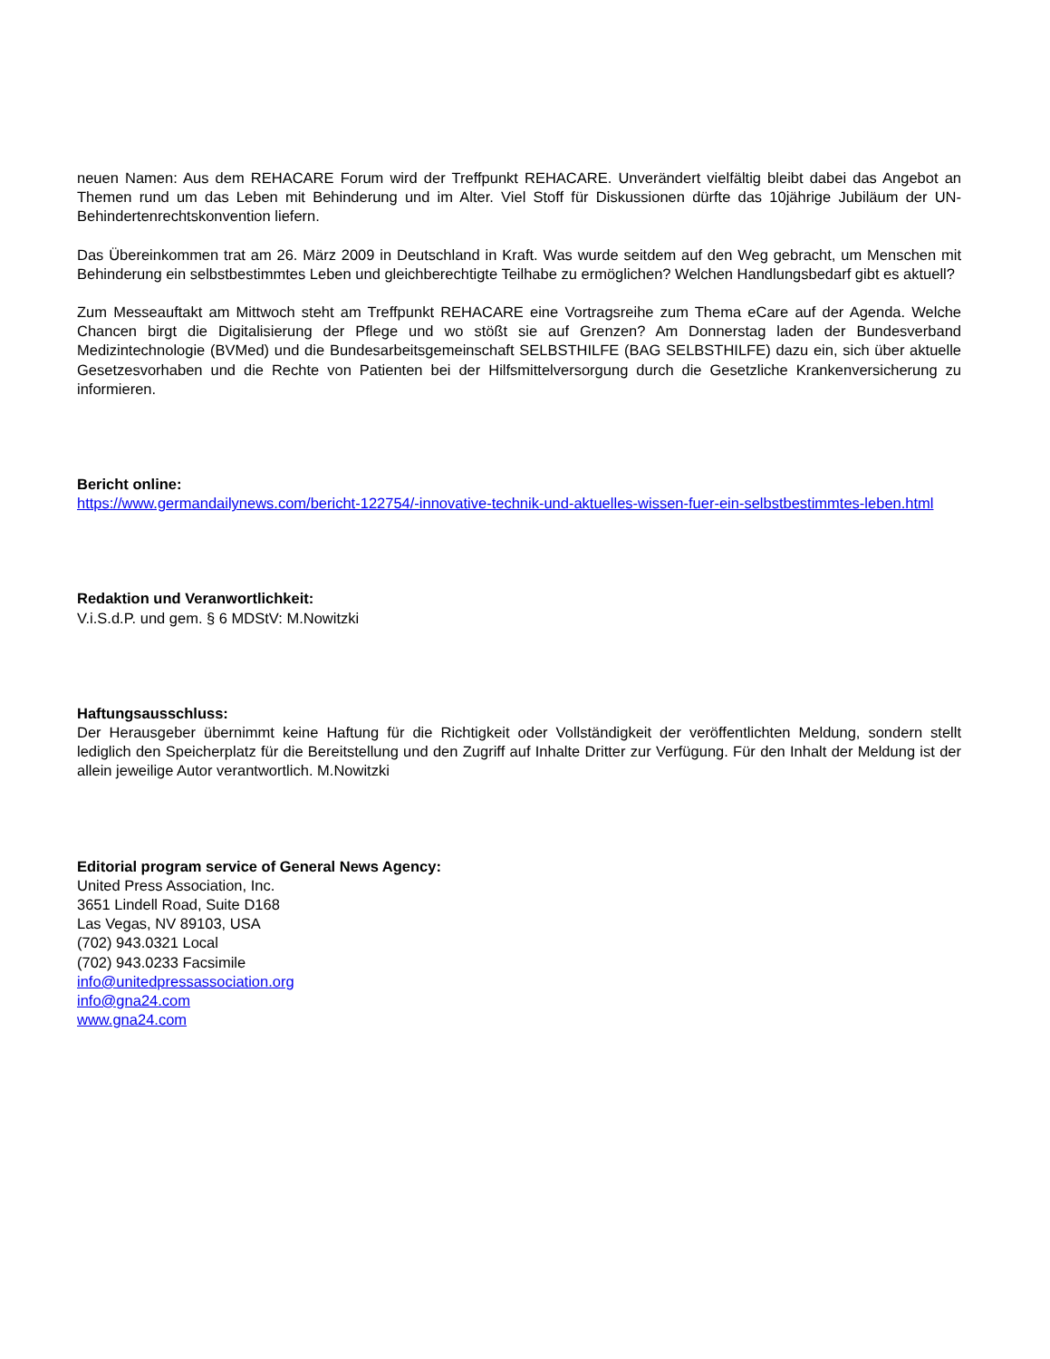neuen Namen: Aus dem REHACARE Forum wird der Treffpunkt REHACARE. Unverändert vielfältig bleibt dabei das Angebot an Themen rund um das Leben mit Behinderung und im Alter. Viel Stoff für Diskussionen dürfte das 10jährige Jubiläum der UN-Behindertenrechtskonvention liefern.
Das Übereinkommen trat am 26. März 2009 in Deutschland in Kraft. Was wurde seitdem auf den Weg gebracht, um Menschen mit Behinderung ein selbstbestimmtes Leben und gleichberechtigte Teilhabe zu ermöglichen? Welchen Handlungsbedarf gibt es aktuell?
Zum Messeauftakt am Mittwoch steht am Treffpunkt REHACARE eine Vortragsreihe zum Thema eCare auf der Agenda. Welche Chancen birgt die Digitalisierung der Pflege und wo stößt sie auf Grenzen? Am Donnerstag laden der Bundesverband Medizintechnologie (BVMed) und die Bundesarbeitsgemeinschaft SELBSTHILFE (BAG SELBSTHILFE) dazu ein, sich über aktuelle Gesetzesvorhaben und die Rechte von Patienten bei der Hilfsmittelversorgung durch die Gesetzliche Krankenversicherung zu informieren.
Bericht online:
https://www.germandailynews.com/bericht-122754/-innovative-technik-und-aktuelles-wissen-fuer-ein-selbstbestimmtes-leben.html
Redaktion und Veranwortlichkeit:
V.i.S.d.P. und gem. § 6 MDStV: M.Nowitzki
Haftungsausschluss:
Der Herausgeber übernimmt keine Haftung für die Richtigkeit oder Vollständigkeit der veröffentlichten Meldung, sondern stellt lediglich den Speicherplatz für die Bereitstellung und den Zugriff auf Inhalte Dritter zur Verfügung. Für den Inhalt der Meldung ist der allein jeweilige Autor verantwortlich. M.Nowitzki
Editorial program service of General News Agency:
United Press Association, Inc.
3651 Lindell Road, Suite D168
Las Vegas, NV 89103, USA
(702) 943.0321 Local
(702) 943.0233 Facsimile
info@unitedpressassociation.org
info@gna24.com
www.gna24.com